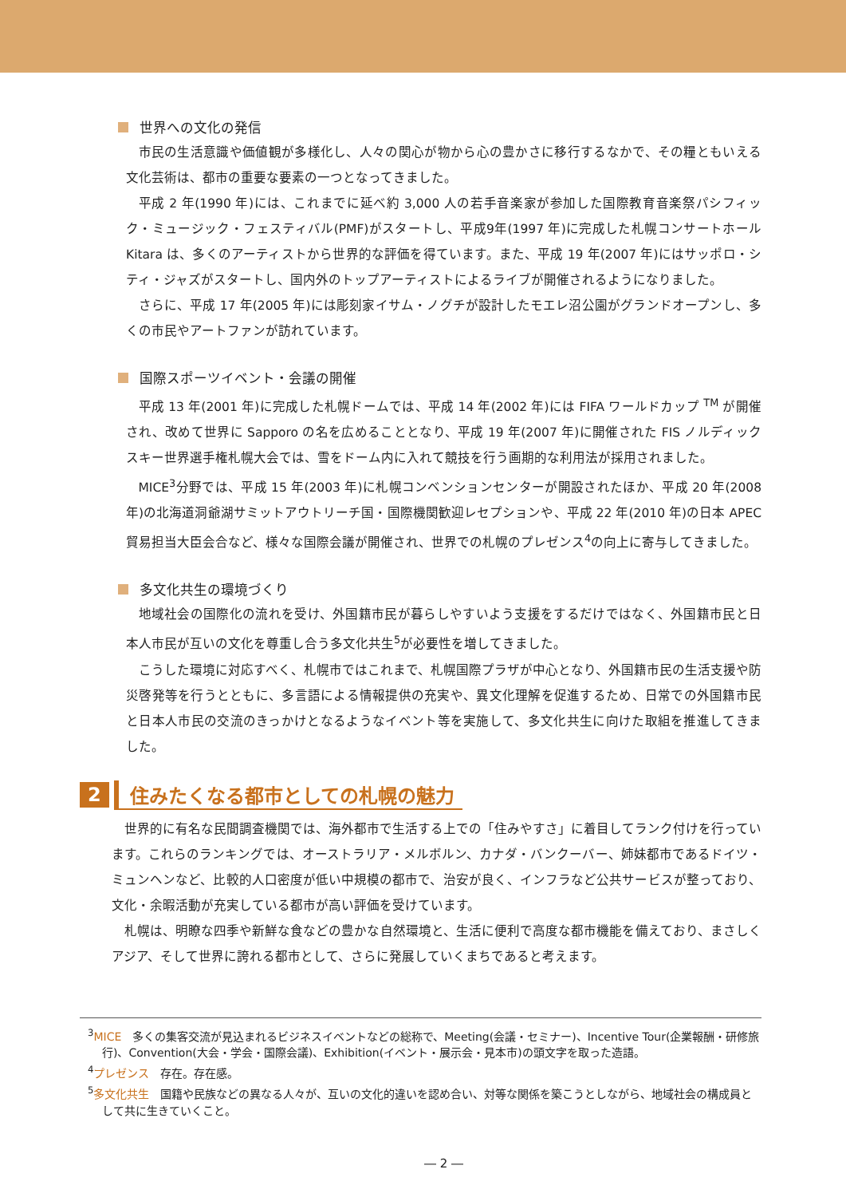世界への文化の発信
市民の生活意識や価値観が多様化し、人々の関心が物から心の豊かさに移行するなかで、その糧ともいえる文化芸術は、都市の重要な要素の一つとなってきました。
平成 2 年(1990 年)には、これまでに延べ約 3,000 人の若手音楽家が参加した国際教育音楽祭パシフィック・ミュージック・フェスティバル(PMF)がスタートし、平成9年(1997 年)に完成した札幌コンサートホール Kitara は、多くのアーティストから世界的な評価を得ています。また、平成 19 年(2007 年)にはサッポロ・シティ・ジャズがスタートし、国内外のトップアーティストによるライブが開催されるようになりました。
さらに、平成 17 年(2005 年)には彫刻家イサム・ノグチが設計したモエレ沼公園がグランドオープンし、多くの市民やアートファンが訪れています。
国際スポーツイベント・会議の開催
平成 13 年(2001 年)に完成した札幌ドームでは、平成 14 年(2002 年)には FIFA ワールドカップ <sup>TM</sup> が開催され、改めて世界に Sapporo の名を広めることとなり、平成 19 年(2007 年)に開催された FIS ノルディックスキー世界選手権札幌大会では、雪をドーム内に入れて競技を行う画期的な利用法が採用されました。
MICE<sup>3</sup>分野では、平成 15 年(2003 年)に札幌コンベンションセンターが開設されたほか、平成 20 年(2008 年)の北海道洞爺湖サミットアウトリーチ国・国際機関歓迎レセプションや、平成 22 年(2010 年)の日本 APEC 貿易担当大臣会合など、様々な国際会議が開催され、世界での札幌のプレゼンス<sup>4</sup>の向上に寄与してきました。
多文化共生の環境づくり
地域社会の国際化の流れを受け、外国籍市民が暮らしやすいよう支援をするだけではなく、外国籍市民と日本人市民が互いの文化を尊重し合う多文化共生<sup>5</sup>が必要性を増してきました。
こうした環境に対応すべく、札幌市ではこれまで、札幌国際プラザが中心となり、外国籍市民の生活支援や防災啓発等を行うとともに、多言語による情報提供の充実や、異文化理解を促進するため、日常での外国籍市民と日本人市民の交流のきっかけとなるようなイベント等を実施して、多文化共生に向けた取組を推進してきました。
2 住みたくなる都市としての札幌の魅力
世界的に有名な民間調査機関では、海外都市で生活する上での「住みやすさ」に着目してランク付けを行っています。これらのランキングでは、オーストラリア・メルボルン、カナダ・バンクーバー、姉妹都市であるドイツ・ミュンヘンなど、比較的人口密度が低い中規模の都市で、治安が良く、インフラなど公共サービスが整っており、文化・余暇活動が充実している都市が高い評価を受けています。
札幌は、明瞭な四季や新鮮な食などの豊かな自然環境と、生活に便利で高度な都市機能を備えており、まさしくアジア、そして世界に誇れる都市として、さらに発展していくまちであると考えます。
<sup>3</sup> MICE　多くの集客交流が見込まれるビジネスイベントなどの総称で、Meeting(会議・セミナー)、Incentive Tour(企業報酬・研修旅行)、Convention(大会・学会・国際会議)、Exhibition(イベント・展示会・見本市)の頭文字を取った造語。
<sup>4</sup> プレゼンス　存在。存在感。
<sup>5</sup> 多文化共生　国籍や民族などの異なる人々が、互いの文化的違いを認め合い、対等な関係を築こうとしながら、地域社会の構成員として共に生きていくこと。
― 2 ―